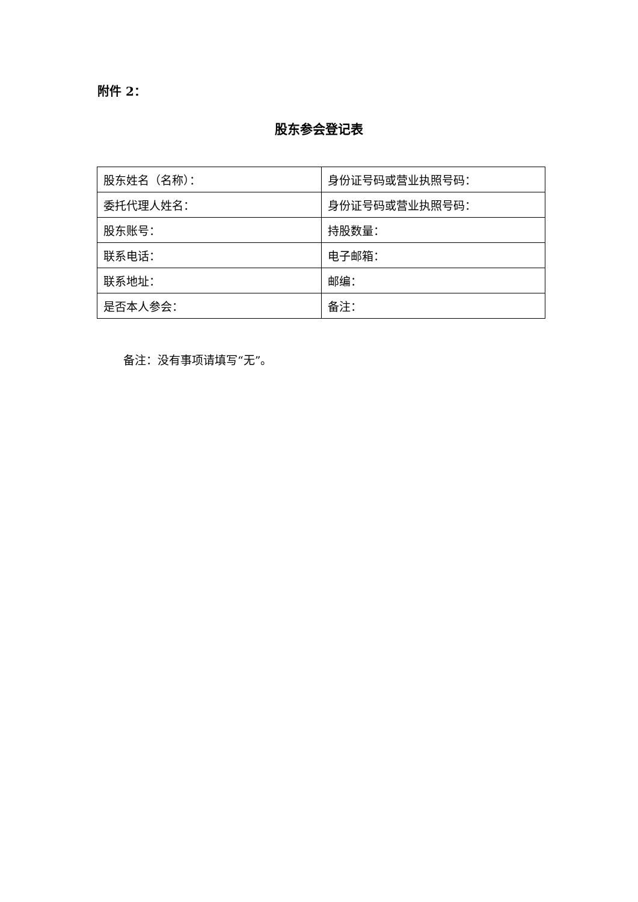附件 2：
股东参会登记表
| 股东姓名（名称）： | 身份证号码或营业执照号码： |
| 委托代理人姓名： | 身份证号码或营业执照号码： |
| 股东账号： | 持股数量： |
| 联系电话： | 电子邮箱： |
| 联系地址： | 邮编： |
| 是否本人参会： | 备注： |
备注：没有事项请填写“无”。